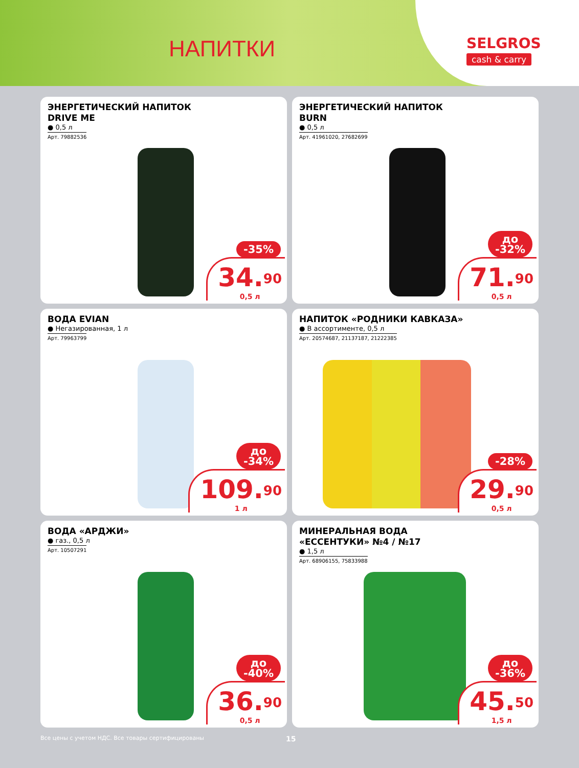НАПИТКИ
SELGROS
cash & carry
ЭНЕРГЕТИЧЕСКИЙ НАПИТОК
DRIVE ME
● 0,5 л
Арт. 79882536
-35%
34.<sup>90</sup>
0,5 л
ЭНЕРГЕТИЧЕСКИЙ НАПИТОК
BURN
● 0,5 л
Арт. 41961020, 27682699
до
-32%
71.<sup>90</sup>
0,5 л
ВОДА EVIAN
● Негазированная, 1 л
Арт. 79963799
до
-34%
109.<sup>90</sup>
1 л
НАПИТОК «РОДНИКИ КАВКАЗА»
● В ассортименте, 0,5 л
Арт. 20574687, 21137187, 21222385
-28%
29.<sup>90</sup>
0,5 л
ВОДА «АРДЖИ»
● газ., 0,5 л
Арт. 10507291
до
-40%
36.<sup>90</sup>
0,5 л
МИНЕРАЛЬНАЯ ВОДА
«ЕССЕНТУКИ» №4 / №17
● 1,5 л
Арт. 68906155, 75833988
до
-36%
45.<sup>50</sup>
1,5 л
Все цены с учетом НДС. Все товары сертифицированы 15